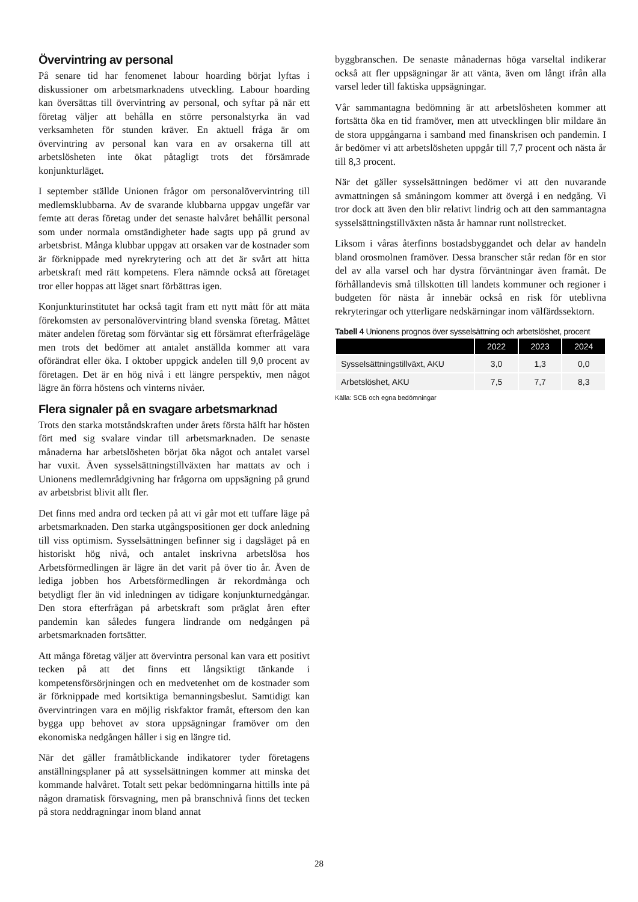Övervintring av personal
På senare tid har fenomenet labour hoarding börjat lyftas i diskussioner om arbetsmarknadens utveckling. Labour hoarding kan översättas till övervintring av personal, och syftar på när ett företag väljer att behålla en större personalstyrka än vad verksamheten för stunden kräver. En aktuell fråga är om övervintring av personal kan vara en av orsakerna till att arbetslösheten inte ökat påtagligt trots det försämrade konjunkturläget.
I september ställde Unionen frågor om personalövervintring till medlemsklubbarna. Av de svarande klubbarna uppgav ungefär var femte att deras företag under det senaste halvåret behållit personal som under normala omständigheter hade sagts upp på grund av arbetsbrist. Många klubbar uppgav att orsaken var de kostnader som är förknippade med nyrekrytering och att det är svårt att hitta arbetskraft med rätt kompetens. Flera nämnde också att företaget tror eller hoppas att läget snart förbättras igen.
Konjunkturinstitutet har också tagit fram ett nytt mått för att mäta förekomsten av personalövervintring bland svenska företag. Måttet mäter andelen företag som förväntar sig ett försämrat efterfrågeläge men trots det bedömer att antalet anställda kommer att vara oförändrat eller öka. I oktober uppgick andelen till 9,0 procent av företagen. Det är en hög nivå i ett längre perspektiv, men något lägre än förra höstens och vinterns nivåer.
Flera signaler på en svagare arbetsmarknad
Trots den starka motståndskraften under årets första hälft har hösten fört med sig svalare vindar till arbetsmarknaden. De senaste månaderna har arbetslösheten börjat öka något och antalet varsel har vuxit. Även sysselsättningstillväxten har mattats av och i Unionens medlemrådgivning har frågorna om uppsägning på grund av arbetsbrist blivit allt fler.
Det finns med andra ord tecken på att vi går mot ett tuffare läge på arbetsmarknaden. Den starka utgångspositionen ger dock anledning till viss optimism. Sysselsättningen befinner sig i dagsläget på en historiskt hög nivå, och antalet inskrivna arbetslösa hos Arbetsförmedlingen är lägre än det varit på över tio år. Även de lediga jobben hos Arbetsförmedlingen är rekordmånga och betydligt fler än vid inledningen av tidigare konjunkturnedgångar. Den stora efterfrågan på arbetskraft som präglat åren efter pandemin kan således fungera lindrande om nedgången på arbetsmarknaden fortsätter.
Att många företag väljer att övervintra personal kan vara ett positivt tecken på att det finns ett långsiktigt tänkande i kompetensförsörjningen och en medvetenhet om de kostnader som är förknippade med kortsiktiga bemanningsbeslut. Samtidigt kan övervintringen vara en möjlig riskfaktor framåt, eftersom den kan bygga upp behovet av stora uppsägningar framöver om den ekonomiska nedgången håller i sig en längre tid.
När det gäller framåtblickande indikatorer tyder företagens anställningsplaner på att sysselsättningen kommer att minska det kommande halvåret. Totalt sett pekar bedömningarna hittills inte på någon dramatisk försvagning, men på branschnivå finns det tecken på stora neddragningar inom bland annat
byggbranschen. De senaste månadernas höga varseltal indikerar också att fler uppsägningar är att vänta, även om långt ifrån alla varsel leder till faktiska uppsägningar.
Vår sammantagna bedömning är att arbetslösheten kommer att fortsätta öka en tid framöver, men att utvecklingen blir mildare än de stora uppgångarna i samband med finanskrisen och pandemin. I år bedömer vi att arbetslösheten uppgår till 7,7 procent och nästa år till 8,3 procent.
När det gäller sysselsättningen bedömer vi att den nuvarande avmattningen så småningom kommer att övergå i en nedgång. Vi tror dock att även den blir relativt lindrig och att den sammantagna sysselsättningstillväxten nästa år hamnar runt nollstrecket.
Liksom i våras återfinns bostadsbyggandet och delar av handeln bland orosmolnen framöver. Dessa branscher står redan för en stor del av alla varsel och har dystra förväntningar även framåt. De förhållandevis små tillskotten till landets kommuner och regioner i budgeten för nästa år innebär också en risk för uteblivna rekryteringar och ytterligare nedskärningar inom välfärdssektorn.
Tabell 4 Unionens prognos över sysselsättning och arbetslöshet, procent
| | 2022 | 2023 | 2024 |
| --- | --- | --- | --- |
| Sysselsättningstillväxt, AKU | 3,0 | 1,3 | 0,0 |
| Arbetslöshet, AKU | 7,5 | 7,7 | 8,3 |
Källa: SCB och egna bedömningar
28